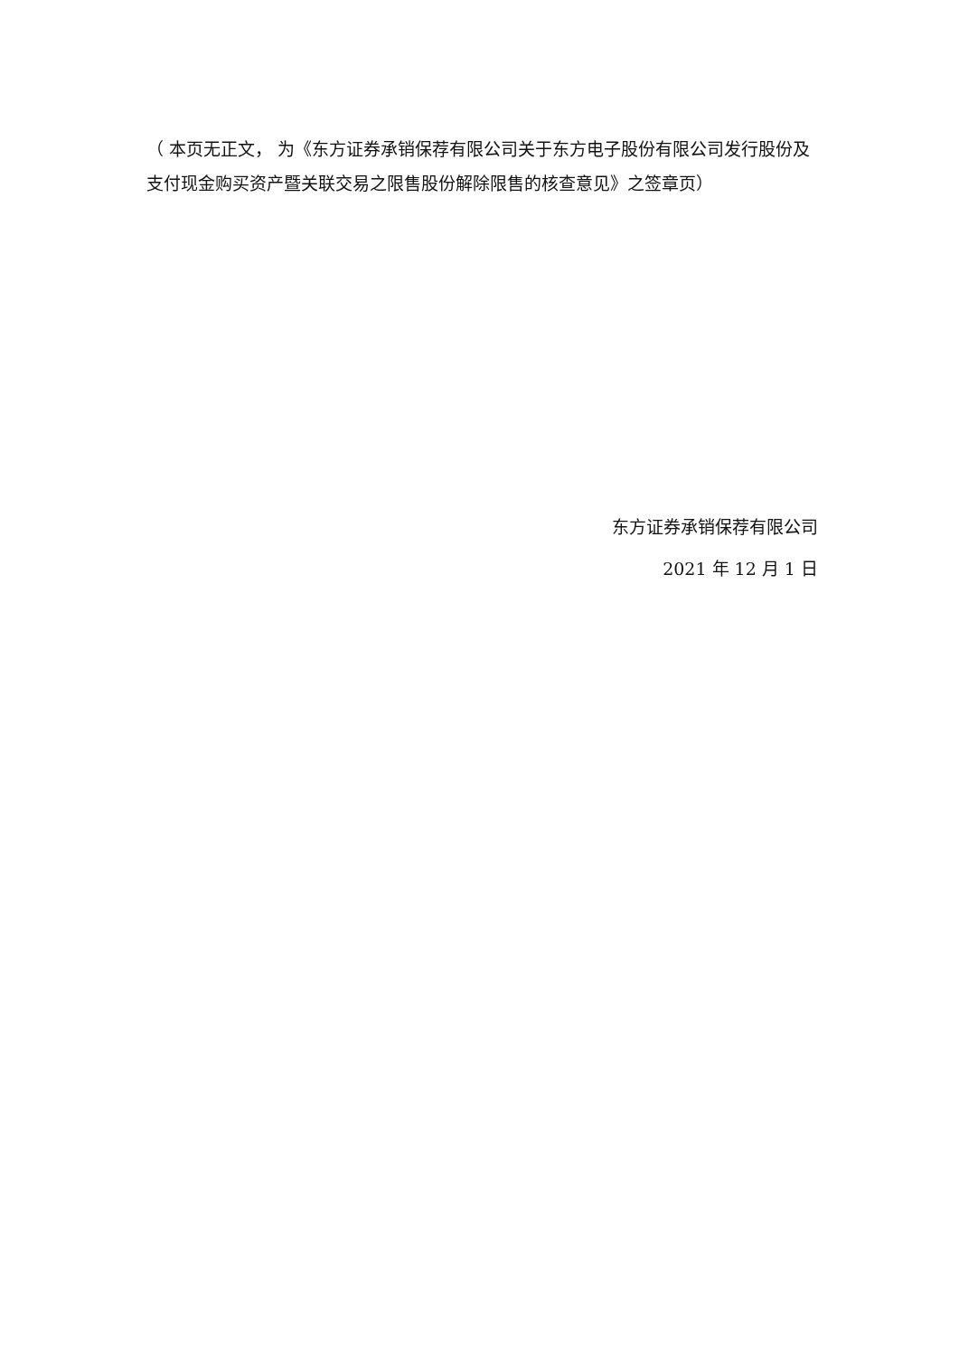（ 本页无正文， 为《东方证券承销保荐有限公司关于东方电子股份有限公司发行股份及支付现金购买资产暨关联交易之限售股份解除限售的核查意见》之签章页）
东方证券承销保荐有限公司
2021 年 12 月 1 日